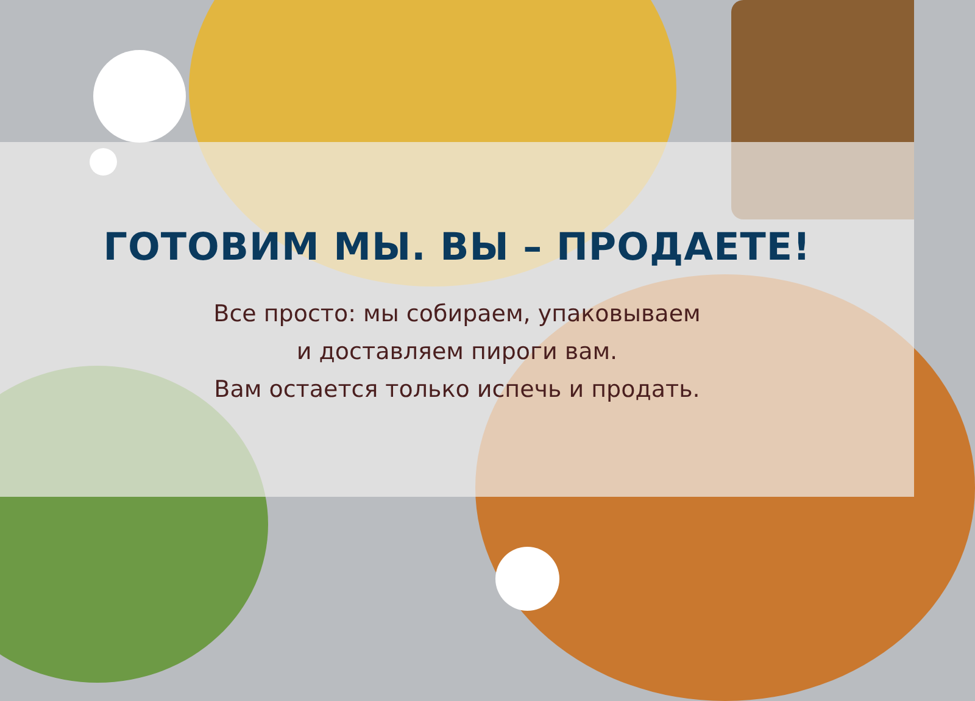ГОТОВИМ МЫ. ВЫ – ПРОДАЕТЕ!
Все просто: мы собираем, упаковываем
и доставляем пироги вам.
Вам остается только испечь и продать.